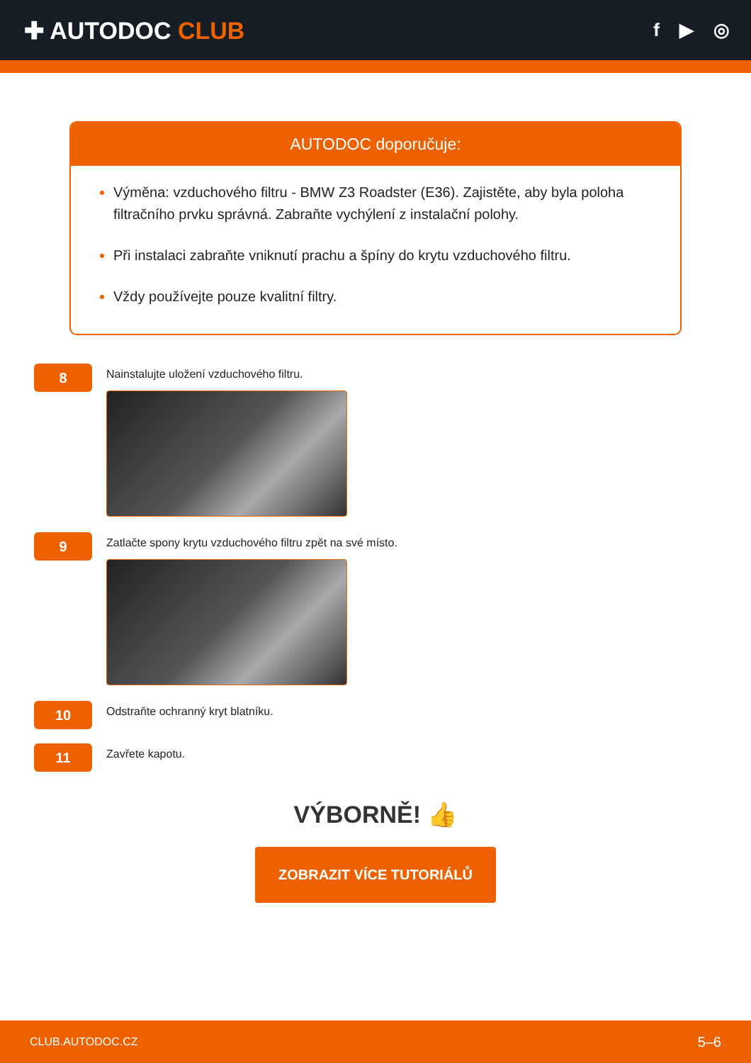✚ AUTODOC CLUB
f ▶ ◎
AUTODOC doporučuje:
Výměna: vzduchového filtru - BMW Z3 Roadster (E36). Zajistěte, aby byla poloha filtračního prvku správná. Zabraňte vychýlení z instalační polohy.
Při instalaci zabraňte vniknutí prachu a špíny do krytu vzduchového filtru.
Vždy používejte pouze kvalitní filtry.
8
Nainstalujte uložení vzduchového filtru.
9
Zatlačte spony krytu vzduchového filtru zpět na své místo.
10
Odstraňte ochranný kryt blatníku.
11
Zavřete kapotu.
VÝBORNĚ! 👍
ZOBRAZIT VÍCE TUTORIÁLŮ
CLUB.AUTODOC.CZ 5–6